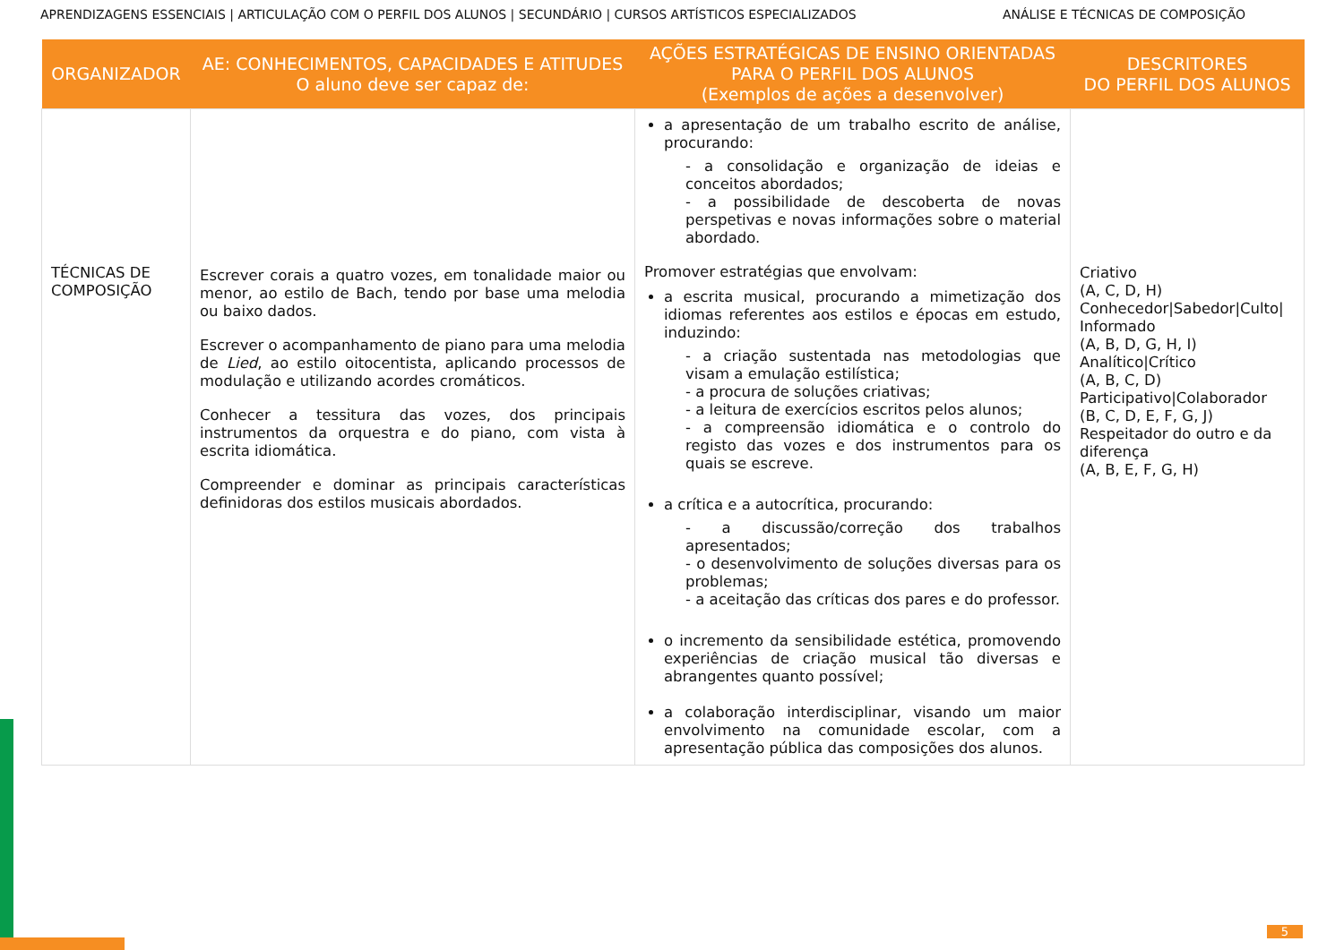APRENDIZAGENS ESSENCIAIS | ARTICULAÇÃO COM O PERFIL DOS ALUNOS | SECUNDÁRIO | CURSOS ARTÍSTICOS ESPECIALIZADOS ANÁLISE E TÉCNICAS DE COMPOSIÇÃO
| ORGANIZADOR | AE: CONHECIMENTOS, CAPACIDADES E ATITUDES O aluno deve ser capaz de: | AÇÕES ESTRATÉGICAS DE ENSINO ORIENTADAS PARA O PERFIL DOS ALUNOS (Exemplos de ações a desenvolver) | DESCRITORES DO PERFIL DOS ALUNOS |
| --- | --- | --- | --- |
| TÉCNICAS DE COMPOSIÇÃO | Escrever corais a quatro vozes, em tonalidade maior ou menor, ao estilo de Bach, tendo por base uma melodia ou baixo dados. Escrever o acompanhamento de piano para uma melodia de Lied , ao estilo oitocentista, aplicando processos de modulação e utilizando acordes cromáticos. Conhecer a tessitura das vozes, dos principais instrumentos da orquestra e do piano, com vista à escrita idiomática. Compreender e dominar as principais características definidoras dos estilos musicais abordados. | a apresentação de um trabalho escrito de análise, procurando: - a consolidação e organização de ideias e conceitos abordados; - a possibilidade de descoberta de novas perspetivas e novas informações sobre o material abordado. Promover estratégias que envolvam: a escrita musical, procurando a mimetização dos idiomas referentes aos estilos e épocas em estudo, induzindo: - a criação sustentada nas metodologias que visam a emulação estilística; - a procura de soluções criativas; - a leitura de exercícios escritos pelos alunos; - a compreensão idiomática e o controlo do registo das vozes e dos instrumentos para os quais se escreve. a crítica e a autocrítica, procurando: - a discussão/correção dos trabalhos apresentados; - o desenvolvimento de soluções diversas para os problemas; - a aceitação das críticas dos pares e do professor. o incremento da sensibilidade estética, promovendo experiências de criação musical tão diversas e abrangentes quanto possível; a colaboração interdisciplinar, visando um maior envolvimento na comunidade escolar, com a apresentação pública das composições dos alunos. | Criativo (A, C, D, H) Conhecedor/Sabedor/Culto/ Informado (A, B, D, G, H, I) Analítico/Crítico (A, B, C, D) Participativo/Colaborador (B, C, D, E, F, G, J) Respeitador do outro e da diferença (A, B, E, F, G, H) |
5